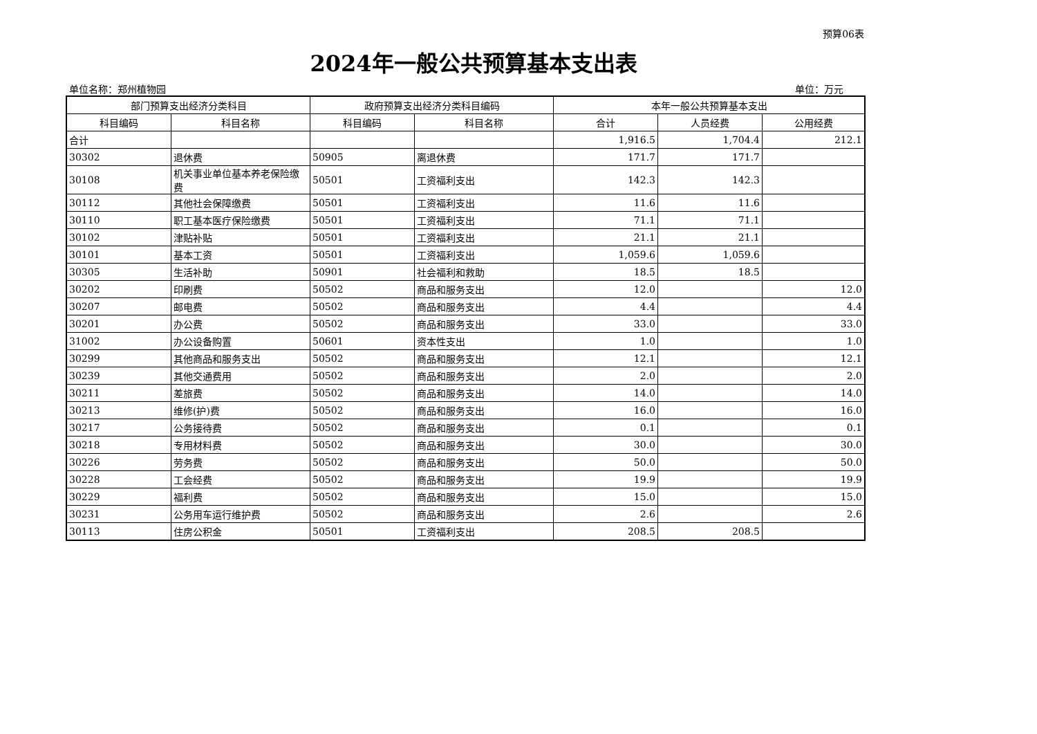预算06表
2024年一般公共预算基本支出表
单位名称：郑州植物园 单位：万元
| 部门预算支出经济分类科目 | | 政府预算支出经济分类科目编码 | | 本年一般公共预算基本支出 | | |
| --- | --- | --- | --- | --- | --- | --- |
| 科目编码 | 科目名称 | 科目编码 | 科目名称 | 合计 | 人员经费 | 公用经费 |
| 合计 | | | | 1,916.5 | 1,704.4 | 212.1 |
| 30302 | 退休费 | 50905 | 离退休费 | 171.7 | 171.7 | |
| 30108 | 机关事业单位基本养老保险缴费 | 50501 | 工资福利支出 | 142.3 | 142.3 | |
| 30112 | 其他社会保障缴费 | 50501 | 工资福利支出 | 11.6 | 11.6 | |
| 30110 | 职工基本医疗保险缴费 | 50501 | 工资福利支出 | 71.1 | 71.1 | |
| 30102 | 津贴补贴 | 50501 | 工资福利支出 | 21.1 | 21.1 | |
| 30101 | 基本工资 | 50501 | 工资福利支出 | 1,059.6 | 1,059.6 | |
| 30305 | 生活补助 | 50901 | 社会福利和救助 | 18.5 | 18.5 | |
| 30202 | 印刷费 | 50502 | 商品和服务支出 | 12.0 | | 12.0 |
| 30207 | 邮电费 | 50502 | 商品和服务支出 | 4.4 | | 4.4 |
| 30201 | 办公费 | 50502 | 商品和服务支出 | 33.0 | | 33.0 |
| 31002 | 办公设备购置 | 50601 | 资本性支出 | 1.0 | | 1.0 |
| 30299 | 其他商品和服务支出 | 50502 | 商品和服务支出 | 12.1 | | 12.1 |
| 30239 | 其他交通费用 | 50502 | 商品和服务支出 | 2.0 | | 2.0 |
| 30211 | 差旅费 | 50502 | 商品和服务支出 | 14.0 | | 14.0 |
| 30213 | 维修(护)费 | 50502 | 商品和服务支出 | 16.0 | | 16.0 |
| 30217 | 公务接待费 | 50502 | 商品和服务支出 | 0.1 | | 0.1 |
| 30218 | 专用材料费 | 50502 | 商品和服务支出 | 30.0 | | 30.0 |
| 30226 | 劳务费 | 50502 | 商品和服务支出 | 50.0 | | 50.0 |
| 30228 | 工会经费 | 50502 | 商品和服务支出 | 19.9 | | 19.9 |
| 30229 | 福利费 | 50502 | 商品和服务支出 | 15.0 | | 15.0 |
| 30231 | 公务用车运行维护费 | 50502 | 商品和服务支出 | 2.6 | | 2.6 |
| 30113 | 住房公积金 | 50501 | 工资福利支出 | 208.5 | 208.5 | |